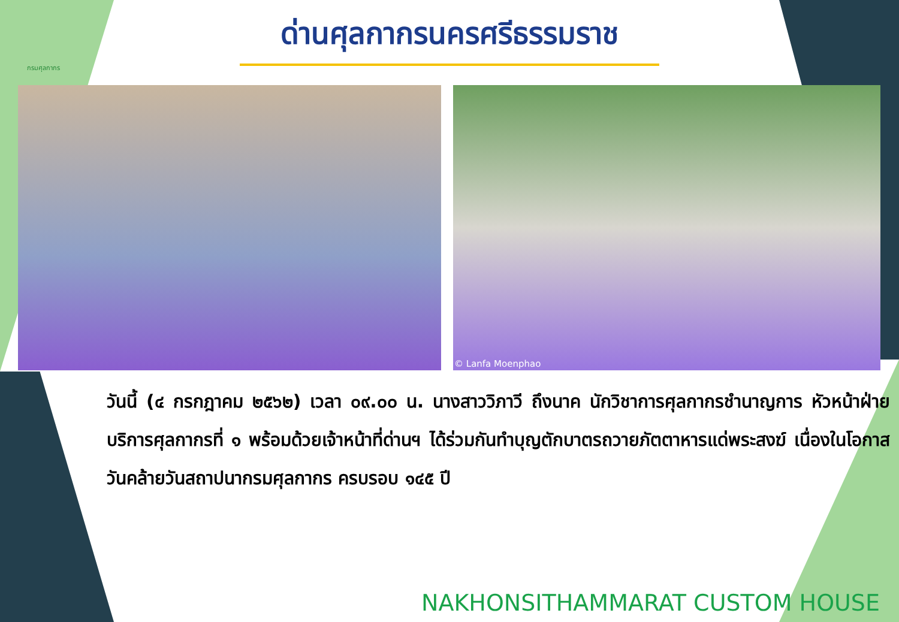กรมศุลกากร
ด่านศุลกากรนครศรีธรรมราช
© Lanfa Moenphao
วันนี้ (๔ กรกฎาคม ๒๕๖๒) เวลา ๐๙.๐๐ น. นางสาววิภาวี ถึงนาค นักวิชาการศุลกากรชำนาญการ หัวหน้าฝ่ายบริการศุลกากรที่ ๑ พร้อมด้วยเจ้าหน้าที่ด่านฯ ได้ร่วมกันทำบุญตักบาตรถวายภัตตาหารแด่พระสงฆ์ เนื่องในโอกาสวันคล้ายวันสถาปนากรมศุลกากร ครบรอบ ๑๔๕ ปี
NAKHONSITHAMMARAT CUSTOM HOUSE